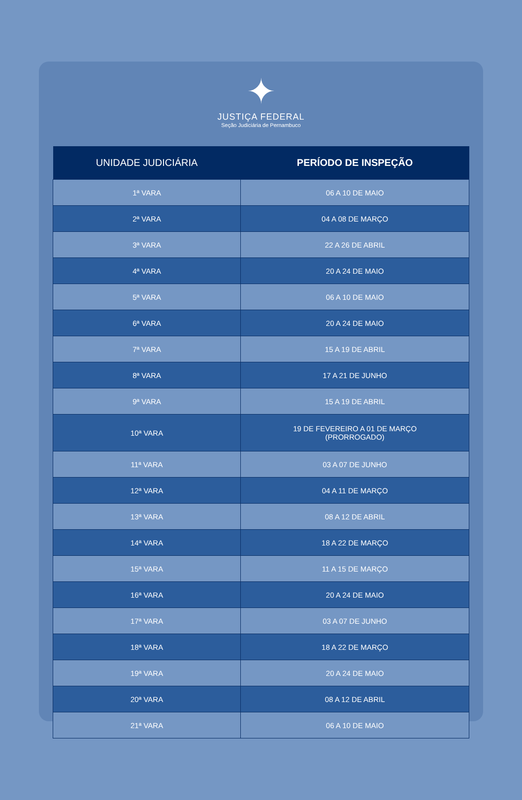✦
JUSTIÇA FEDERAL
Seção Judiciária de Pernambuco
| UNIDADE JUDICIÁRIA | PERÍODO DE INSPEÇÃO |
| --- | --- |
| 1ª VARA | 06 A 10 DE MAIO |
| 2ª VARA | 04 A 08 DE MARÇO |
| 3ª VARA | 22 A 26 DE ABRIL |
| 4ª VARA | 20 A 24 DE MAIO |
| 5ª VARA | 06 A 10 DE MAIO |
| 6ª VARA | 20 A 24 DE MAIO |
| 7ª VARA | 15 A 19 DE ABRIL |
| 8ª VARA | 17 A 21 DE JUNHO |
| 9ª VARA | 15 A 19 DE ABRIL |
| 10ª VARA | 19 DE FEVEREIRO A 01 DE MARÇO (PRORROGADO) |
| 11ª VARA | 03 A 07 DE JUNHO |
| 12ª VARA | 04 A 11 DE MARÇO |
| 13ª VARA | 08 A 12 DE ABRIL |
| 14ª VARA | 18 A 22 DE MARÇO |
| 15ª VARA | 11 A 15 DE MARÇO |
| 16ª VARA | 20 A 24 DE MAIO |
| 17ª VARA | 03 A 07 DE JUNHO |
| 18ª VARA | 18 A 22 DE MARÇO |
| 19ª VARA | 20 A 24 DE MAIO |
| 20ª VARA | 08 A 12 DE ABRIL |
| 21ª VARA | 06 A 10 DE MAIO |